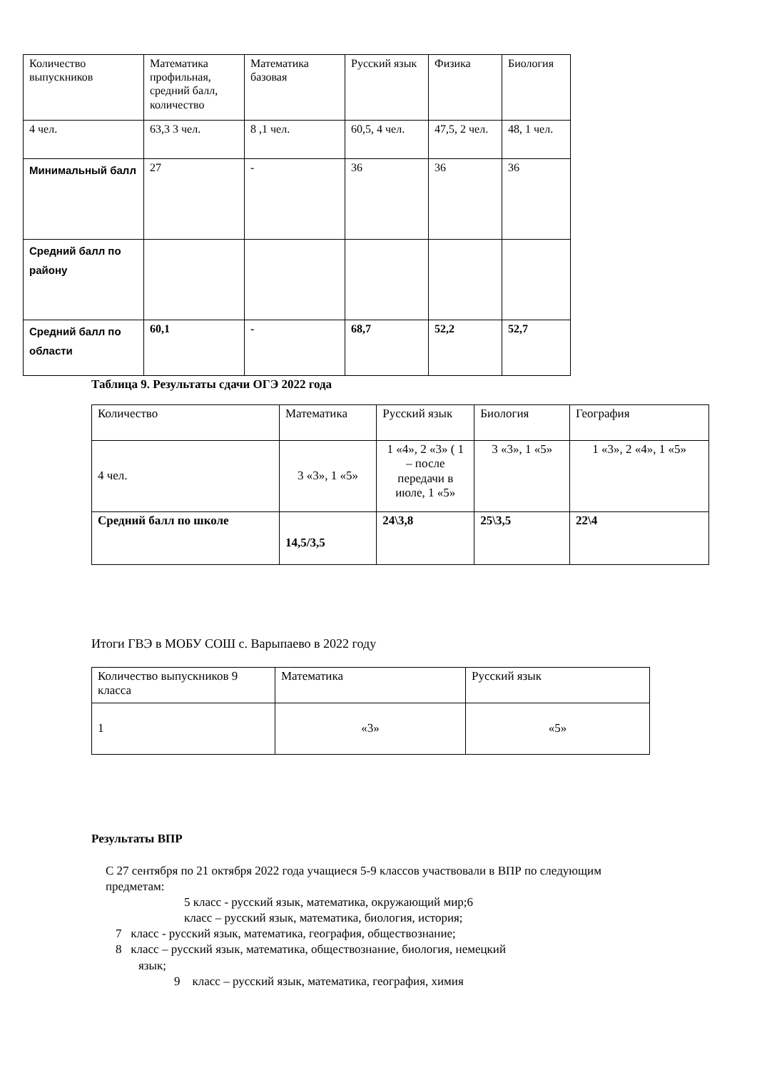| Количество выпускников | Математика профильная, средний балл, количество | Математика базовая | Русский язык | Физика | Биология |
| 4 чел. | 63,3 3 чел. | 8 ,1 чел. | 60,5, 4 чел. | 47,5, 2 чел. | 48, 1 чел. |
| Минимальный балл | 27 | - | 36 | 36 | 36 |
| Средний балл по району | | | | | |
| Средний балл по области | 60,1 | - | 68,7 | 52,2 | 52,7 |
Таблица 9. Результаты сдачи ОГЭ 2022 года
| Количество | Математика | Русский язык | Биология | География |
| 4 чел. | 3 «3», 1 «5» | 1 «4», 2 «3» ( 1 – после передачи в июле, 1 «5» | 3 «3», 1 «5» | 1 «3», 2 «4», 1 «5» |
| Средний балл по школе | 14,5/3,5 | 24\3,8 | 25\3,5 | 22\4 |
Итоги ГВЭ в МОБУ СОШ с. Варыпаево в 2022 году
| Количество выпускников 9 класса | Математика | Русский язык |
| 1 | «3» | «5» |
Результаты ВПР
С 27 сентября по 21 октября 2022 года учащиеся 5-9 классов участвовали в ВПР по следующим предметам:
5 класс - русский язык, математика, окружающий мир;6
класс – русский язык, математика, биология, история;
7 класс - русский язык, математика, география, обществознание;
8 класс – русский язык, математика, обществознание, биология, немецкий
язык;
9 класс – русский язык, математика, география, химия